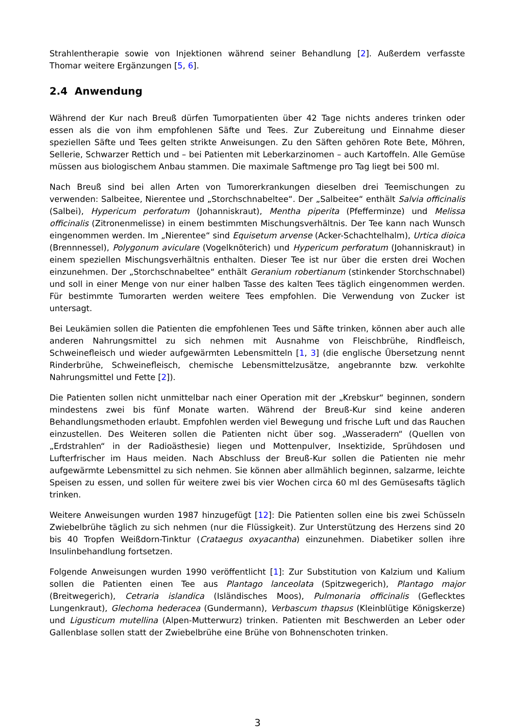Strahlentherapie sowie von Injektionen während seiner Behandlung [2]. Außerdem verfasste Thomar weitere Ergänzungen [5, 6].
2.4 Anwendung
Während der Kur nach Breuß dürfen Tumorpatienten über 42 Tage nichts anderes trinken oder essen als die von ihm empfohlenen Säfte und Tees. Zur Zubereitung und Einnahme dieser speziellen Säfte und Tees gelten strikte Anweisungen. Zu den Säften gehören Rote Bete, Möhren, Sellerie, Schwarzer Rettich und – bei Patienten mit Leberkarzinomen – auch Kartoffeln. Alle Gemüse müssen aus biologischem Anbau stammen. Die maximale Saftmenge pro Tag liegt bei 500 ml.
Nach Breuß sind bei allen Arten von Tumorerkrankungen dieselben drei Teemischungen zu verwenden: Salbeitee, Nierentee und „Storchschnabeltee“. Der „Salbeitee“ enthält Salvia officinalis (Salbei), Hypericum perforatum (Johanniskraut), Mentha piperita (Pfefferminze) und Melissa officinalis (Zitronenmelisse) in einem bestimmten Mischungsverhältnis. Der Tee kann nach Wunsch eingenommen werden. Im „Nierentee“ sind Equisetum arvense (Acker-Schachtelhalm), Urtica dioica (Brennnessel), Polygonum aviculare (Vogelknöterich) und Hypericum perforatum (Johanniskraut) in einem speziellen Mischungsverhältnis enthalten. Dieser Tee ist nur über die ersten drei Wochen einzunehmen. Der „Storchschnabeltee“ enthält Geranium robertianum (stinkender Storchschnabel) und soll in einer Menge von nur einer halben Tasse des kalten Tees täglich eingenommen werden. Für bestimmte Tumorarten werden weitere Tees empfohlen. Die Verwendung von Zucker ist untersagt.
Bei Leukämien sollen die Patienten die empfohlenen Tees und Säfte trinken, können aber auch alle anderen Nahrungsmittel zu sich nehmen mit Ausnahme von Fleischbrühe, Rindfleisch, Schweinefleisch und wieder aufgewärmten Lebensmitteln [1, 3] (die englische Übersetzung nennt Rinderbrühe, Schweinefleisch, chemische Lebensmittelzusätze, angebrannte bzw. verkohlte Nahrungsmittel und Fette [2]).
Die Patienten sollen nicht unmittelbar nach einer Operation mit der „Krebskur“ beginnen, sondern mindestens zwei bis fünf Monate warten. Während der Breuß-Kur sind keine anderen Behandlungsmethoden erlaubt. Empfohlen werden viel Bewegung und frische Luft und das Rauchen einzustellen. Des Weiteren sollen die Patienten nicht über sog. „Wasseradern“ (Quellen von „Erdstrahlen“ in der Radioästhesie) liegen und Mottenpulver, Insektizide, Sprühdosen und Lufterfrischer im Haus meiden. Nach Abschluss der Breuß-Kur sollen die Patienten nie mehr aufgewärmte Lebensmittel zu sich nehmen. Sie können aber allmählich beginnen, salzarme, leichte Speisen zu essen, und sollen für weitere zwei bis vier Wochen circa 60 ml des Gemüsesafts täglich trinken.
Weitere Anweisungen wurden 1987 hinzugefügt [12]: Die Patienten sollen eine bis zwei Schüsseln Zwiebelbrühe täglich zu sich nehmen (nur die Flüssigkeit). Zur Unterstützung des Herzens sind 20 bis 40 Tropfen Weißdorn-Tinktur (Crataegus oxyacantha) einzunehmen. Diabetiker sollen ihre Insulinbehandlung fortsetzen.
Folgende Anweisungen wurden 1990 veröffentlicht [1]: Zur Substitution von Kalzium und Kalium sollen die Patienten einen Tee aus Plantago lanceolata (Spitzwegerich), Plantago major (Breitwegerich), Cetraria islandica (Isländisches Moos), Pulmonaria officinalis (Geflecktes Lungenkraut), Glechoma hederacea (Gundermann), Verbascum thapsus (Kleinblütige Königskerze) und Ligusticum mutellina (Alpen-Mutterwurz) trinken. Patienten mit Beschwerden an Leber oder Gallenblase sollen statt der Zwiebelbrühe eine Brühe von Bohnenschoten trinken.
3